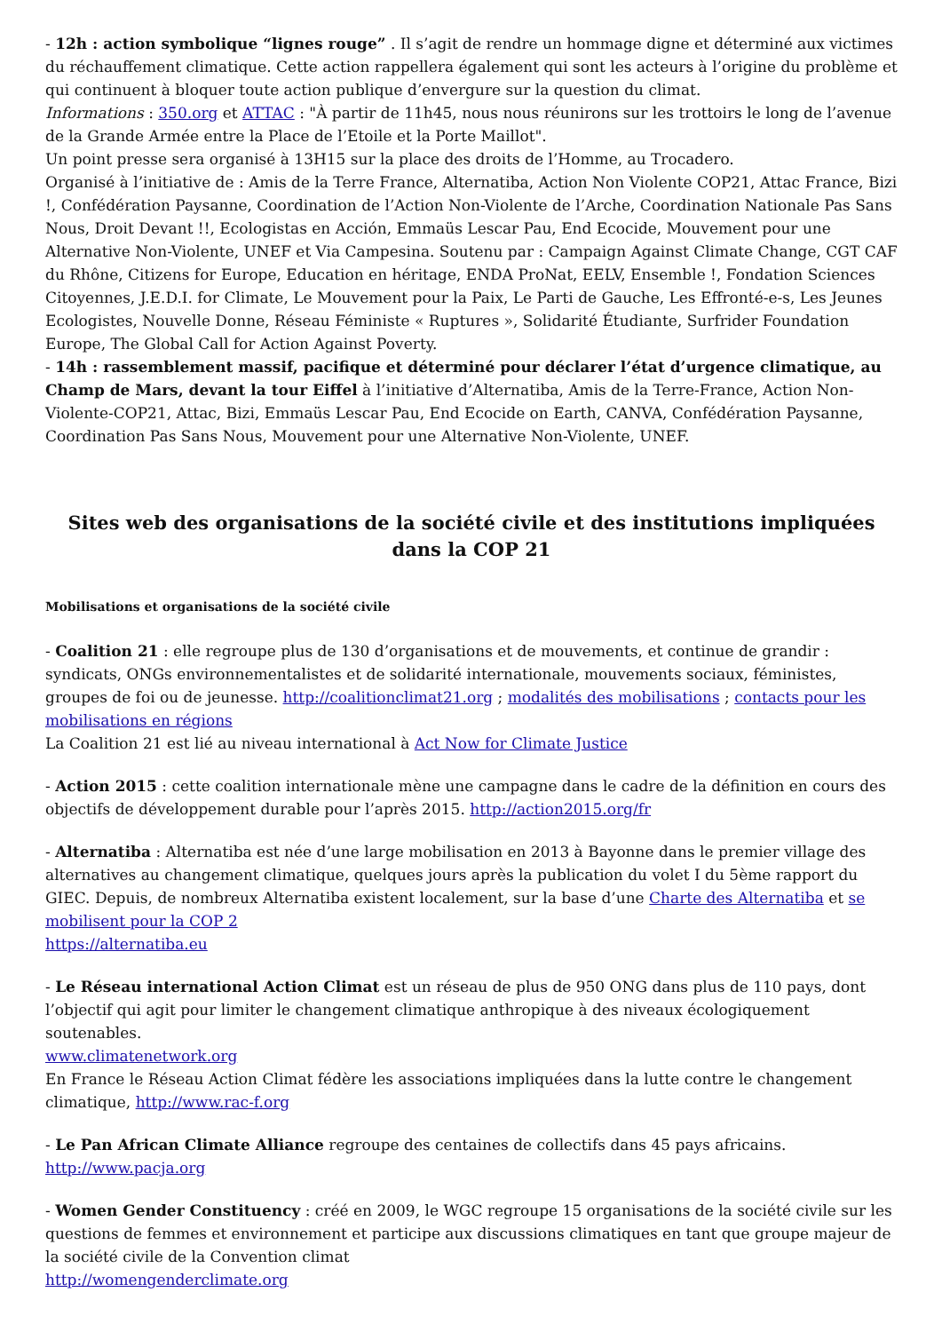- 12h : action symbolique “lignes rouge” . Il s’agit de rendre un hommage digne et déterminé aux victimes du réchauffement climatique. Cette action rappellera également qui sont les acteurs à l’origine du problème et qui continuent à bloquer toute action publique d’envergure sur la question du climat.
Informations : 350.org et ATTAC : "À partir de 11h45, nous nous réunirons sur les trottoirs le long de l’avenue de la Grande Armée entre la Place de l’Etoile et la Porte Maillot".
Un point presse sera organisé à 13H15 sur la place des droits de l’Homme, au Trocadero.
Organisé à l’initiative de : Amis de la Terre France, Alternatiba, Action Non Violente COP21, Attac France, Bizi !, Confédération Paysanne, Coordination de l’Action Non-Violente de l’Arche, Coordination Nationale Pas Sans Nous, Droit Devant !!, Ecologistas en Acción, Emmaüs Lescar Pau, End Ecocide, Mouvement pour une Alternative Non-Violente, UNEF et Via Campesina. Soutenu par : Campaign Against Climate Change, CGT CAF du Rhône, Citizens for Europe, Education en héritage, ENDA ProNat, EELV, Ensemble !, Fondation Sciences Citoyennes, J.E.D.I. for Climate, Le Mouvement pour la Paix, Le Parti de Gauche, Les Effronté-e-s, Les Jeunes Ecologistes, Nouvelle Donne, Réseau Féministe « Ruptures », Solidarité Étudiante, Surfrider Foundation Europe, The Global Call for Action Against Poverty.
- 14h : rassemblement massif, pacifique et déterminé pour déclarer l’état d’urgence climatique, au Champ de Mars, devant la tour Eiffel à l’initiative d’Alternatiba, Amis de la Terre-France, Action Non-Violente-COP21, Attac, Bizi, Emmaüs Lescar Pau, End Ecocide on Earth, CANVA, Confédération Paysanne, Coordination Pas Sans Nous, Mouvement pour une Alternative Non-Violente, UNEF.
Sites web des organisations de la société civile et des institutions impliquées dans la COP 21
Mobilisations et organisations de la société civile
- Coalition 21 : elle regroupe plus de 130 d’organisations et de mouvements, et continue de grandir : syndicats, ONGs environnementalistes et de solidarité internationale, mouvements sociaux, féministes, groupes de foi ou de jeunesse. http://coalitionclimat21.org ; modalités des mobilisations ; contacts pour les mobilisations en régions
La Coalition 21 est lié au niveau international à Act Now for Climate Justice
- Action 2015 : cette coalition internationale mène une campagne dans le cadre de la définition en cours des objectifs de développement durable pour l’après 2015. http://action2015.org/fr
- Alternatiba : Alternatiba est née d’une large mobilisation en 2013 à Bayonne dans le premier village des alternatives au changement climatique, quelques jours après la publication du volet I du 5ème rapport du GIEC. Depuis, de nombreux Alternatiba existent localement, sur la base d’une Charte des Alternatiba et se mobilisent pour la COP 2
https://alternatiba.eu
- Le Réseau international Action Climat est un réseau de plus de 950 ONG dans plus de 110 pays, dont l’objectif qui agit pour limiter le changement climatique anthropique à des niveaux écologiquement soutenables.
www.climatenetwork.org
En France le Réseau Action Climat fédère les associations impliquées dans la lutte contre le changement climatique, http://www.rac-f.org
- Le Pan African Climate Alliance regroupe des centaines de collectifs dans 45 pays africains.
http://www.pacja.org
- Women Gender Constituency : créé en 2009, le WGC regroupe 15 organisations de la société civile sur les questions de femmes et environnement et participe aux discussions climatiques en tant que groupe majeur de la société civile de la Convention climat
http://womengenderclimate.org